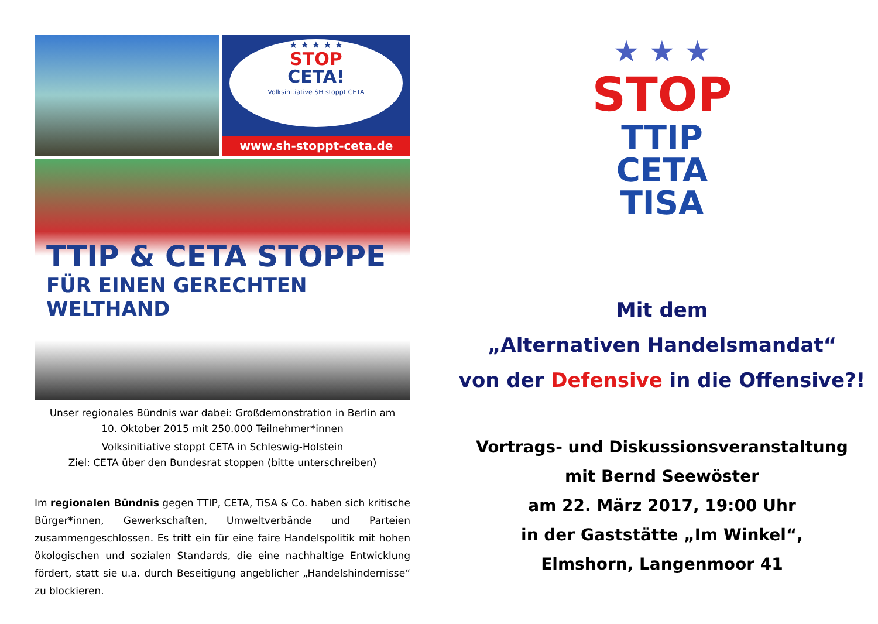★ ★ ★ ★ ★
STOP
CETA!
Volksinitiative SH stoppt CETA
www.sh-stoppt-ceta.de
TTIP & CETA STOPPE
FÜR EINEN GERECHTEN WELTHAND
Unser regionales Bündnis war dabei: Großdemonstration in Berlin am
10. Oktober 2015 mit 250.000 Teilnehmer*innen
Volksinitiative stoppt CETA in Schleswig-Holstein
Ziel: CETA über den Bundesrat stoppen (bitte unterschreiben)
Im regionalen Bündnis gegen TTIP, CETA, TiSA & Co. haben sich kritische Bürger*innen, Gewerkschaften, Umweltverbände und Parteien zusammengeschlossen. Es tritt ein für eine faire Handelspolitik mit hohen ökologischen und sozialen Standards, die eine nachhaltige Entwicklung fördert, statt sie u.a. durch Beseitigung angeblicher „Handelshindernisse“ zu blockieren.
★ ★ ★
STOP
TTIP
CETA
TISA
Mit dem
„Alternativen Handelsmandat“
von der Defensive in die Offensive?!
Vortrags- und Diskussionsveranstaltung
mit Bernd Seewöster
am 22. März 2017, 19:00 Uhr
in der Gaststätte „Im Winkel“,
Elmshorn, Langenmoor 41